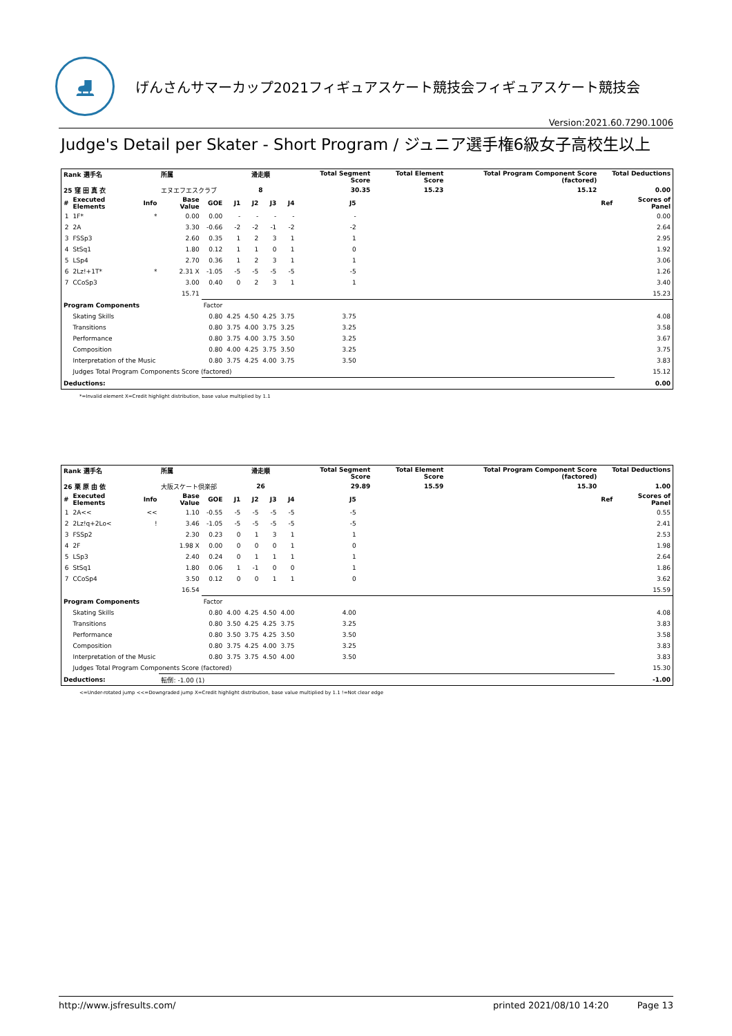⛸
げんさんサマーカップ2021フィギュアスケート競技会フィギュアスケート競技会
Version:2021.60.7290.1006
Judge's Detail per Skater - Short Program / ジュニア選手権6級女子高校生以上
| Rank 選手名 | | | 所属 | | 滑走順 | | | | Total Segment Score | | Total Element Score | Total Program Component Score (factored) | Total Deductions | |
| --- | --- | --- | --- | --- | --- | --- | --- | --- | --- | --- | --- | --- | --- | --- |
| 25 窪 田 真 衣 | | | エヌエフエスクラブ | | 8 | | | | 30.35 | | 15.23 | 15.12 | 0.00 | |
| # | Executed Elements | Info | Base Value | GOE | J1 | J2 | J3 | J4 | J5 | | | | Ref | Scores of Panel |
| 1 | 1F* | * | 0.00 | 0.00 | - | - | - | - | - | | | | | 0.00 |
| 2 | 2A | | 3.30 | -0.66 | -2 | -2 | -1 | -2 | -2 | | | | | 2.64 |
| 3 | FSSp3 | | 2.60 | 0.35 | 1 | 2 | 3 | 1 | 1 | | | | | 2.95 |
| 4 | StSq1 | | 1.80 | 0.12 | 1 | 1 | 0 | 1 | 0 | | | | | 1.92 |
| 5 | LSp4 | | 2.70 | 0.36 | 1 | 2 | 3 | 1 | 1 | | | | | 3.06 |
| 6 | 2Lz!+1T* | * | 2.31 X | -1.05 | -5 | -5 | -5 | -5 | -5 | | | | | 1.26 |
| 7 | CCoSp3 | | 3.00 | 0.40 | 0 | 2 | 3 | 1 | 1 | | | | | 3.40 |
| | | | 15.71 | | | | | | | | | | | 15.23 |
| Program Components | | | | Factor | | | | | | | | | | |
| | Skating Skills | | | 0.80 | 4.25 | 4.50 | 4.25 | 3.75 | 3.75 | | | | | 4.08 |
| | Transitions | | | 0.80 | 3.75 | 4.00 | 3.75 | 3.25 | 3.25 | | | | | 3.58 |
| | Performance | | | 0.80 | 3.75 | 4.00 | 3.75 | 3.50 | 3.25 | | | | | 3.67 |
| | Composition | | | 0.80 | 4.00 | 4.25 | 3.75 | 3.50 | 3.25 | | | | | 3.75 |
| | Interpretation of the Music | | | 0.80 | 3.75 | 4.25 | 4.00 | 3.75 | 3.50 | | | | | 3.83 |
| | Judges Total Program Components Score (factored) | | | | | | | | | | | | | 15.12 |
| Deductions: | | | | | | | | | | | | | | 0.00 |
*=Invalid element X=Credit highlight distribution, base value multiplied by 1.1
| Rank 選手名 | | | 所属 | | 滑走順 | | | | Total Segment Score | | Total Element Score | Total Program Component Score (factored) | Total Deductions | |
| --- | --- | --- | --- | --- | --- | --- | --- | --- | --- | --- | --- | --- | --- | --- |
| 26 栗 原 由 依 | | | 大阪スケート倶楽部 | | 26 | | | | 29.89 | | 15.59 | 15.30 | 1.00 | |
| # | Executed Elements | Info | Base Value | GOE | J1 | J2 | J3 | J4 | J5 | | | | Ref | Scores of Panel |
| 1 | 2A<< | << | 1.10 | -0.55 | -5 | -5 | -5 | -5 | -5 | | | | | 0.55 |
| 2 | 2Lz!q+2Lo< | ! | 3.46 | -1.05 | -5 | -5 | -5 | -5 | -5 | | | | | 2.41 |
| 3 | FSSp2 | | 2.30 | 0.23 | 0 | 1 | 3 | 1 | 1 | | | | | 2.53 |
| 4 | 2F | | 1.98 X | 0.00 | 0 | 0 | 0 | 1 | 0 | | | | | 1.98 |
| 5 | LSp3 | | 2.40 | 0.24 | 0 | 1 | 1 | 1 | 1 | | | | | 2.64 |
| 6 | StSq1 | | 1.80 | 0.06 | 1 | -1 | 0 | 0 | 1 | | | | | 1.86 |
| 7 | CCoSp4 | | 3.50 | 0.12 | 0 | 0 | 1 | 1 | 0 | | | | | 3.62 |
| | | | 16.54 | | | | | | | | | | | 15.59 |
| Program Components | | | | Factor | | | | | | | | | | |
| | Skating Skills | | | 0.80 | 4.00 | 4.25 | 4.50 | 4.00 | 4.00 | | | | | 4.08 |
| | Transitions | | | 0.80 | 3.50 | 4.25 | 4.25 | 3.75 | 3.25 | | | | | 3.83 |
| | Performance | | | 0.80 | 3.50 | 3.75 | 4.25 | 3.50 | 3.50 | | | | | 3.58 |
| | Composition | | | 0.80 | 3.75 | 4.25 | 4.00 | 3.75 | 3.25 | | | | | 3.83 |
| | Interpretation of the Music | | | 0.80 | 3.75 | 3.75 | 4.50 | 4.00 | 3.50 | | | | | 3.83 |
| | Judges Total Program Components Score (factored) | | | | | | | | | | | | | 15.30 |
| Deductions: | | | 転倒: -1.00 (1) | | | | | | | | | | | -1.00 |
<=Under-rotated jump <<=Downgraded jump X=Credit highlight distribution, base value multiplied by 1.1 !=Not clear edge
http://www.jsfresults.com/ printed 2021/08/10 14:20 Page 13